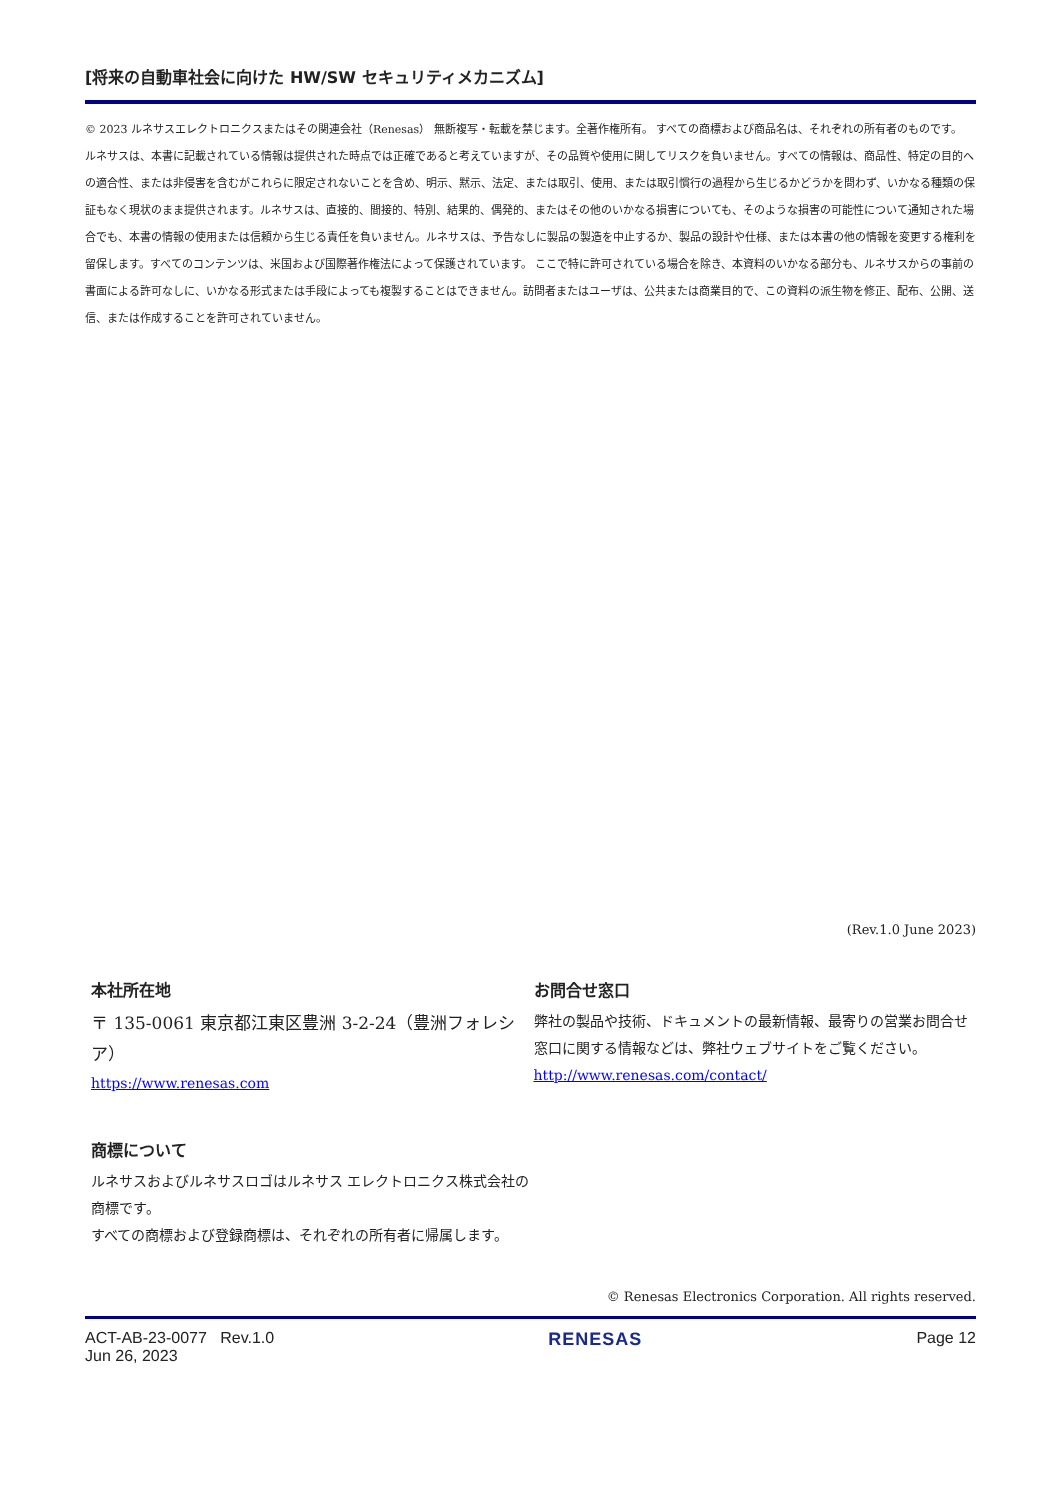[将来の自動車社会に向けた HW/SW セキュリティメカニズム]
© 2023 ルネサスエレクトロニクスまたはその関連会社（Renesas） 無断複写・転載を禁じます。全著作権所有。 すべての商標および商品名は、それぞれの所有者のものです。 ルネサスは、本書に記載されている情報は提供された時点では正確であると考えていますが、その品質や使用に関してリスクを負いません。すべての情報は、商品性、特定の目的への適合性、または非侵害を含むがこれらに限定されないことを含め、明示、黙示、法定、または取引、使用、または取引慣行の過程から生じるかどうかを問わず、いかなる種類の保証もなく現状のまま提供されます。ルネサスは、直接的、間接的、特別、結果的、偶発的、またはその他のいかなる損害についても、そのような損害の可能性について通知された場合でも、本書の情報の使用または信頼から生じる責任を負いません。ルネサスは、予告なしに製品の製造を中止するか、製品の設計や仕様、または本書の他の情報を変更する権利を留保します。すべてのコンテンツは、米国および国際著作権法によって保護されています。 ここで特に許可されている場合を除き、本資料のいかなる部分も、ルネサスからの事前の書面による許可なしに、いかなる形式または手段によっても複製することはできません。訪問者またはユーザは、公共または商業目的で、この資料の派生物を修正、配布、公開、送信、または作成することを許可されていません。
(Rev.1.0 June 2023)
本社所在地
〒 135-0061 東京都江東区豊洲 3-2-24（豊洲フォレシア）
https://www.renesas.com
商標について
ルネサスおよびルネサスロゴはルネサス エレクトロニクス株式会社の商標です。
すべての商標および登録商標は、それぞれの所有者に帰属します。
お問合せ窓口
弊社の製品や技術、ドキュメントの最新情報、最寄りの営業お問合せ窓口に関する情報などは、弊社ウェブサイトをご覧ください。
http://www.renesas.com/contact/
© Renesas Electronics Corporation. All rights reserved.
ACT-AB-23-0077 Rev.1.0
Jun 26, 2023
RENESAS Page 12